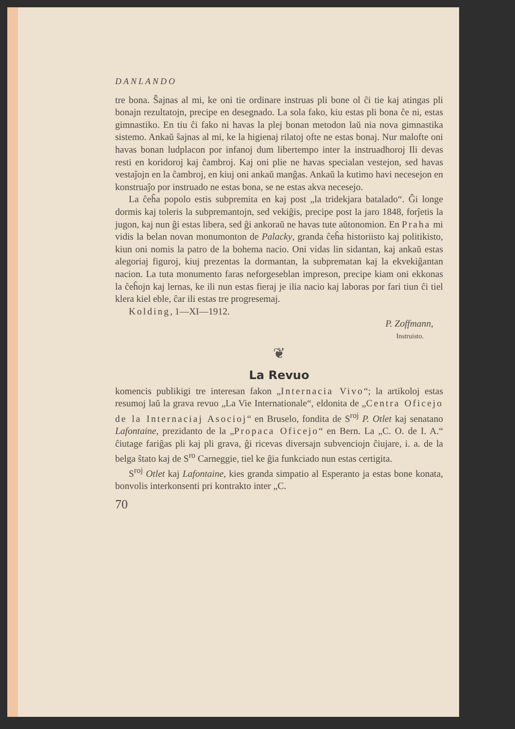DANLANDO
tre bona. Ŝajnas al mi, ke oni tie ordinare instruas pli bone ol ĉi tie kaj atingas pli bonajn rezultatojn, precipe en desegnado. La sola fako, kiu estas pli bona ĉe ni, estas gimnastiko. En tiu ĉi fako ni havas la plej bonan metodon laŭ nia nova gimnastika sistemo. Ankaŭ ŝajnas al mi, ke la higienaj rilatoj ofte ne estas bonaj. Nur malofte oni havas bonan ludplacon por infanoj dum libertempo inter la instruadhoroj Ili devas resti en koridoroj kaj ĉambroj. Kaj oni plie ne havas specialan vestejon, sed havas vestaĵojn en la ĉambroj, en kiuj oni ankaŭ manĝas. Ankaŭ la kutimo havi necesejon en konstruaĵo por instruado ne estas bona, se ne estas akva necesejo.
La ĉeĥa popolo estis subpremita en kaj post „la tridekjara batalado“. Ĝi longe dormis kaj toleris la subpremantojn, sed vekiĝis, precipe post la jaro 1848, forĵetis la jugon, kaj nun ĝi estas libera, sed ĝi ankoraŭ ne havas tute aŭtonomion. En Praha mi vidis la belan novan monumonton de Palacky, granda ĉeĥa historiisto kaj politikisto, kiun oni nomis la patro de la bohema nacio. Oni vidas lin sidantan, kaj ankaŭ estas alegoriaj figuroj, kiuj prezentas la dormantan, la subprematan kaj la ekvekiĝantan nacion. La tuta monumento faras neforgeseblan impreson, precipe kiam oni ekkonas la ĉeĥojn kaj lernas, ke ili nun estas fieraj je ilia nacio kaj laboras por fari tiun ĉi tiel klera kiel eble, ĉar ili estas tre progresemaj.
Kolding, 1—XI—1912.
P. Zoffmann,
Instruisto.
❦
La Revuo
komencis publikigi tre interesan fakon „Internacia Vivo“; la artikoloj estas resumoj laŭ la grava revuo „La Vie Internationale“, eldonita de „Centra Oficejo de la Internaciaj Asocioj“ en Bruselo, fondita de S<sup>roj</sup> P. Otlet kaj senatano Lafontaine, prezidanto de la „Propaca Oficejo“ en Bern. La „C. O. de I. A.“ ĉiutage fariĝas pli kaj pli grava, ĝi ricevas diversajn subvenciojn ĉiujare, i. a. de la belga ŝtato kaj de S<sup>ro</sup> Carneggie, tiel ke ĝia funkciado nun estas certigita.
S<sup>roj</sup> Otlet kaj Lafontaine, kies granda simpatio al Esperanto ja estas bone konata, bonvolis interkonsenti pri kontrakto inter „C.
70